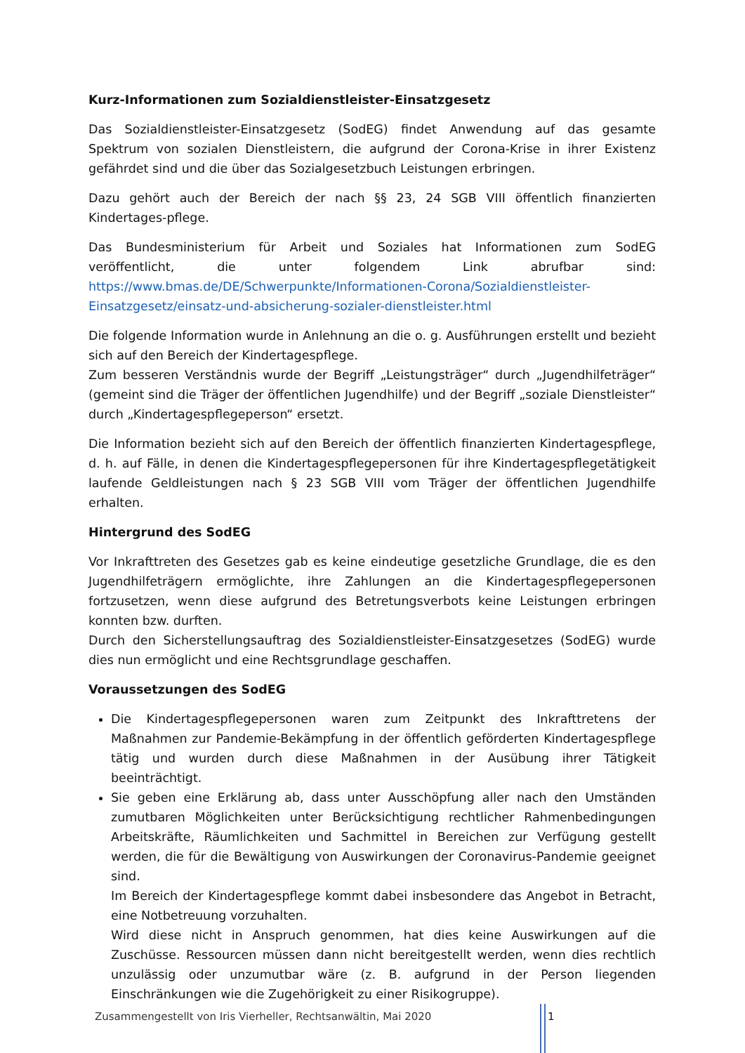Kurz-Informationen zum Sozialdienstleister-Einsatzgesetz
Das Sozialdienstleister-Einsatzgesetz (SodEG) findet Anwendung auf das gesamte Spektrum von sozialen Dienstleistern, die aufgrund der Corona-Krise in ihrer Existenz gefährdet sind und die über das Sozialgesetzbuch Leistungen erbringen.
Dazu gehört auch der Bereich der nach §§ 23, 24 SGB VIII öffentlich finanzierten Kindertages-pflege.
Das Bundesministerium für Arbeit und Soziales hat Informationen zum SodEG veröffentlicht, die unter folgendem Link abrufbar sind: https://www.bmas.de/DE/Schwerpunkte/Informationen-Corona/Sozialdienstleister-Einsatzgesetz/einsatz-und-absicherung-sozialer-dienstleister.html
Die folgende Information wurde in Anlehnung an die o. g. Ausführungen erstellt und bezieht sich auf den Bereich der Kindertagespflege.
Zum besseren Verständnis wurde der Begriff „Leistungsträger“ durch „Jugendhilfeträger“ (gemeint sind die Träger der öffentlichen Jugendhilfe) und der Begriff „soziale Dienstleister“ durch „Kindertagespflegeperson“ ersetzt.
Die Information bezieht sich auf den Bereich der öffentlich finanzierten Kindertagespflege, d. h. auf Fälle, in denen die Kindertagespflegepersonen für ihre Kindertagespflegetätigkeit laufende Geldleistungen nach § 23 SGB VIII vom Träger der öffentlichen Jugendhilfe erhalten.
Hintergrund des SodEG
Vor Inkrafttreten des Gesetzes gab es keine eindeutige gesetzliche Grundlage, die es den Jugendhilfeträgern ermöglichte, ihre Zahlungen an die Kindertagespflegepersonen fortzusetzen, wenn diese aufgrund des Betretungsverbots keine Leistungen erbringen konnten bzw. durften.
Durch den Sicherstellungsauftrag des Sozialdienstleister-Einsatzgesetzes (SodEG) wurde dies nun ermöglicht und eine Rechtsgrundlage geschaffen.
Voraussetzungen des SodEG
Die Kindertagespflegepersonen waren zum Zeitpunkt des Inkrafttretens der Maßnahmen zur Pandemie-Bekämpfung in der öffentlich geförderten Kindertagespflege tätig und wurden durch diese Maßnahmen in der Ausübung ihrer Tätigkeit beeinträchtigt.
Sie geben eine Erklärung ab, dass unter Ausschöpfung aller nach den Umständen zumutbaren Möglichkeiten unter Berücksichtigung rechtlicher Rahmenbedingungen Arbeitskräfte, Räumlichkeiten und Sachmittel in Bereichen zur Verfügung gestellt werden, die für die Bewältigung von Auswirkungen der Coronavirus-Pandemie geeignet sind.
Im Bereich der Kindertagespflege kommt dabei insbesondere das Angebot in Betracht, eine Notbetreuung vorzuhalten.
Wird diese nicht in Anspruch genommen, hat dies keine Auswirkungen auf die Zuschüsse. Ressourcen müssen dann nicht bereitgestellt werden, wenn dies rechtlich unzulässig oder unzumutbar wäre (z. B. aufgrund in der Person liegenden Einschränkungen wie die Zugehörigkeit zu einer Risikogruppe).
Zusammengestellt von Iris Vierheller, Rechtsanwältin, Mai 2020
1